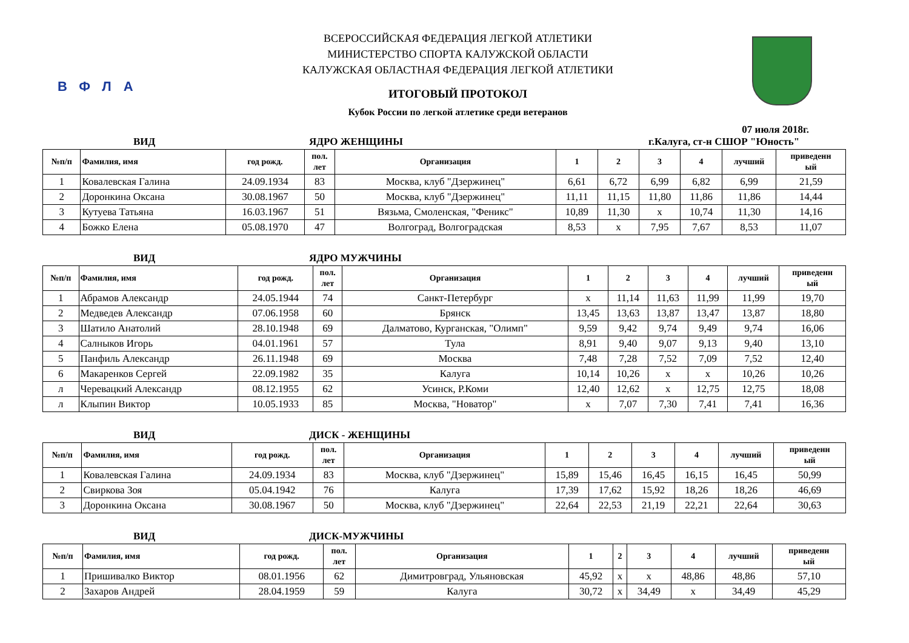ВФЛА
ВСЕРОССИЙСКАЯ ФЕДЕРАЦИЯ ЛЕГКОЙ АТЛЕТИКИ
МИНИСТЕРСТВО СПОРТА КАЛУЖСКОЙ ОБЛАСТИ
КАЛУЖСКАЯ ОБЛАСТНАЯ ФЕДЕРАЦИЯ ЛЕГКОЙ АТЛЕТИКИ
ИТОГОВЫЙ ПРОТОКОЛ
Кубок России по легкой атлетике среди ветеранов
07 июля 2018г.
ВИД ЯДРО ЖЕНЩИНЫ г.Калуга, ст-н СШОР "Юность"
| №п/п | Фамилия, имя | год рожд. | пол. лет | Организация | 1 | 2 | 3 | 4 | лучший | приведенн ый |
| --- | --- | --- | --- | --- | --- | --- | --- | --- | --- | --- |
| 1 | Ковалевская Галина | 24.09.1934 | 83 | Москва, клуб "Дзержинец" | 6,61 | 6,72 | 6,99 | 6,82 | 6,99 | 21,59 |
| 2 | Доронкина Оксана | 30.08.1967 | 50 | Москва, клуб "Дзержинец" | 11,11 | 11,15 | 11,80 | 11,86 | 11,86 | 14,44 |
| 3 | Кутуева Татьяна | 16.03.1967 | 51 | Вязьма, Смоленская, "Феникс" | 10,89 | 11,30 | х | 10,74 | 11,30 | 14,16 |
| 4 | Божко Елена | 05.08.1970 | 47 | Волгоград, Волгоградская | 8,53 | х | 7,95 | 7,67 | 8,53 | 11,07 |
ВИД ЯДРО МУЖЧИНЫ
| №п/п | Фамилия, имя | год рожд. | пол. лет | Организация | 1 | 2 | 3 | 4 | лучший | приведенн ый |
| --- | --- | --- | --- | --- | --- | --- | --- | --- | --- | --- |
| 1 | Абрамов Александр | 24.05.1944 | 74 | Санкт-Петербург | х | 11,14 | 11,63 | 11,99 | 11,99 | 19,70 |
| 2 | Медведев Александр | 07.06.1958 | 60 | Брянск | 13,45 | 13,63 | 13,87 | 13,47 | 13,87 | 18,80 |
| 3 | Шатило Анатолий | 28.10.1948 | 69 | Далматово, Курганская, "Олимп" | 9,59 | 9,42 | 9,74 | 9,49 | 9,74 | 16,06 |
| 4 | Салныков Игорь | 04.01.1961 | 57 | Тула | 8,91 | 9,40 | 9,07 | 9,13 | 9,40 | 13,10 |
| 5 | Панфиль Александр | 26.11.1948 | 69 | Москва | 7,48 | 7,28 | 7,52 | 7,09 | 7,52 | 12,40 |
| 6 | Макаренков Сергей | 22.09.1982 | 35 | Калуга | 10,14 | 10,26 | х | х | 10,26 | 10,26 |
| л | Черевацкий Александр | 08.12.1955 | 62 | Усинск, Р.Коми | 12,40 | 12,62 | х | 12,75 | 12,75 | 18,08 |
| л | Клыпин Виктор | 10.05.1933 | 85 | Москва, "Новатор" | х | 7,07 | 7,30 | 7,41 | 7,41 | 16,36 |
ВИД ДИСК - ЖЕНЩИНЫ
| №п/п | Фамилия, имя | год рожд. | пол. лет | Организация | 1 | 2 | 3 | 4 | лучший | приведенн ый |
| --- | --- | --- | --- | --- | --- | --- | --- | --- | --- | --- |
| 1 | Ковалевская Галина | 24.09.1934 | 83 | Москва, клуб "Дзержинец" | 15,89 | 15,46 | 16,45 | 16,15 | 16,45 | 50,99 |
| 2 | Свиркова Зоя | 05.04.1942 | 76 | Калуга | 17,39 | 17,62 | 15,92 | 18,26 | 18,26 | 46,69 |
| 3 | Доронкина Оксана | 30.08.1967 | 50 | Москва, клуб "Дзержинец" | 22,64 | 22,53 | 21,19 | 22,21 | 22,64 | 30,63 |
ВИД ДИСК-МУЖЧИНЫ
| №п/п | Фамилия, имя | год рожд. | пол. лет | Организация | 1 | 2 | 3 | 4 | лучший | приведенн ый |
| --- | --- | --- | --- | --- | --- | --- | --- | --- | --- | --- |
| 1 | Пришивалко Виктор | 08.01.1956 | 62 | Димитровград, Ульяновская | 45,92 | х | х | 48,86 | 48,86 | 57,10 |
| 2 | Захаров Андрей | 28.04.1959 | 59 | Калуга | 30,72 | х | 34,49 | х | 34,49 | 45,29 |